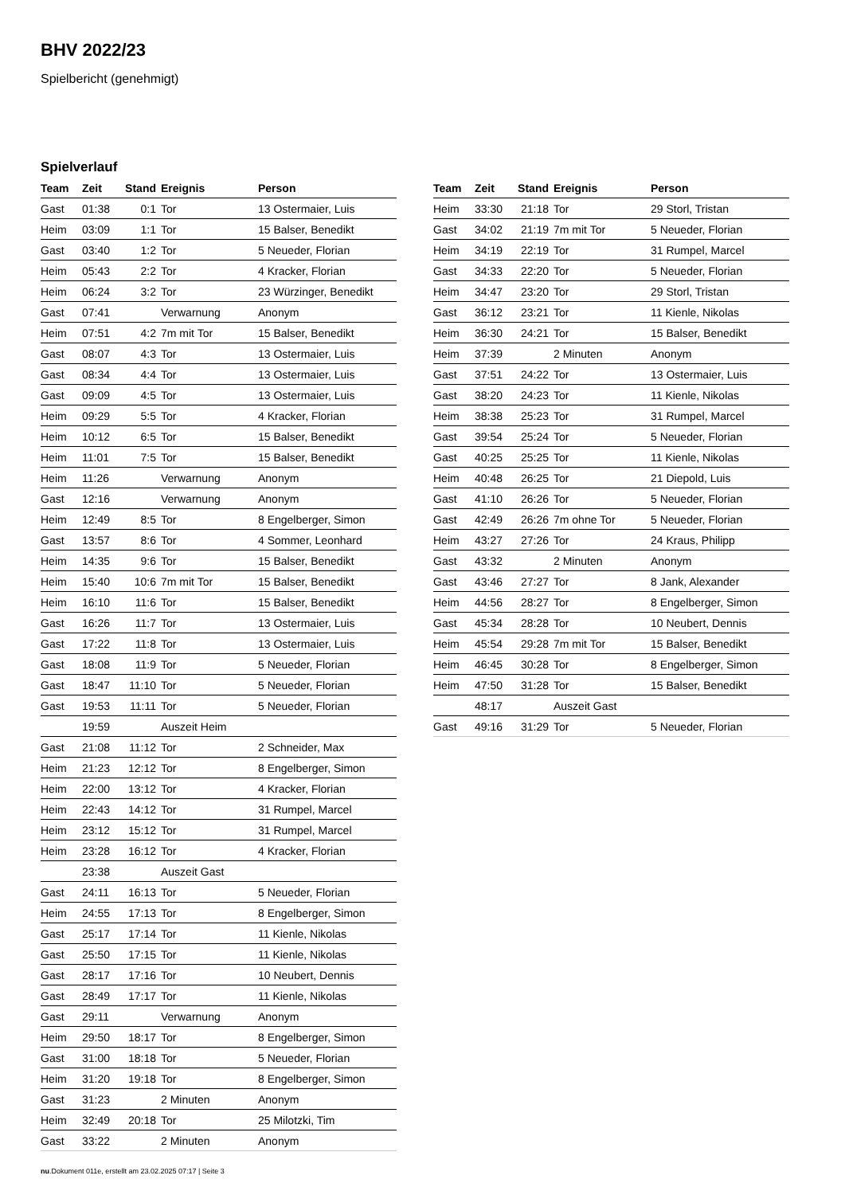BHV 2022/23
Spielbericht (genehmigt)
Spielverlauf
| Team | Zeit | Stand | Ereignis | Person |
| --- | --- | --- | --- | --- |
| Gast | 01:38 | 0:1 | Tor | 13 Ostermaier, Luis |
| Heim | 03:09 | 1:1 | Tor | 15 Balser, Benedikt |
| Gast | 03:40 | 1:2 | Tor | 5 Neueder, Florian |
| Heim | 05:43 | 2:2 | Tor | 4 Kracker, Florian |
| Heim | 06:24 | 3:2 | Tor | 23 Würzinger, Benedikt |
| Gast | 07:41 | | Verwarnung | Anonym |
| Heim | 07:51 | 4:2 | 7m mit Tor | 15 Balser, Benedikt |
| Gast | 08:07 | 4:3 | Tor | 13 Ostermaier, Luis |
| Gast | 08:34 | 4:4 | Tor | 13 Ostermaier, Luis |
| Gast | 09:09 | 4:5 | Tor | 13 Ostermaier, Luis |
| Heim | 09:29 | 5:5 | Tor | 4 Kracker, Florian |
| Heim | 10:12 | 6:5 | Tor | 15 Balser, Benedikt |
| Heim | 11:01 | 7:5 | Tor | 15 Balser, Benedikt |
| Heim | 11:26 | | Verwarnung | Anonym |
| Gast | 12:16 | | Verwarnung | Anonym |
| Heim | 12:49 | 8:5 | Tor | 8 Engelberger, Simon |
| Gast | 13:57 | 8:6 | Tor | 4 Sommer, Leonhard |
| Heim | 14:35 | 9:6 | Tor | 15 Balser, Benedikt |
| Heim | 15:40 | 10:6 | 7m mit Tor | 15 Balser, Benedikt |
| Heim | 16:10 | 11:6 | Tor | 15 Balser, Benedikt |
| Gast | 16:26 | 11:7 | Tor | 13 Ostermaier, Luis |
| Gast | 17:22 | 11:8 | Tor | 13 Ostermaier, Luis |
| Gast | 18:08 | 11:9 | Tor | 5 Neueder, Florian |
| Gast | 18:47 | 11:10 | Tor | 5 Neueder, Florian |
| Gast | 19:53 | 11:11 | Tor | 5 Neueder, Florian |
| | 19:59 | | Auszeit Heim | |
| Gast | 21:08 | 11:12 | Tor | 2 Schneider, Max |
| Heim | 21:23 | 12:12 | Tor | 8 Engelberger, Simon |
| Heim | 22:00 | 13:12 | Tor | 4 Kracker, Florian |
| Heim | 22:43 | 14:12 | Tor | 31 Rumpel, Marcel |
| Heim | 23:12 | 15:12 | Tor | 31 Rumpel, Marcel |
| Heim | 23:28 | 16:12 | Tor | 4 Kracker, Florian |
| | 23:38 | | Auszeit Gast | |
| Gast | 24:11 | 16:13 | Tor | 5 Neueder, Florian |
| Heim | 24:55 | 17:13 | Tor | 8 Engelberger, Simon |
| Gast | 25:17 | 17:14 | Tor | 11 Kienle, Nikolas |
| Gast | 25:50 | 17:15 | Tor | 11 Kienle, Nikolas |
| Gast | 28:17 | 17:16 | Tor | 10 Neubert, Dennis |
| Gast | 28:49 | 17:17 | Tor | 11 Kienle, Nikolas |
| Gast | 29:11 | | Verwarnung | Anonym |
| Heim | 29:50 | 18:17 | Tor | 8 Engelberger, Simon |
| Gast | 31:00 | 18:18 | Tor | 5 Neueder, Florian |
| Heim | 31:20 | 19:18 | Tor | 8 Engelberger, Simon |
| Gast | 31:23 | | 2 Minuten | Anonym |
| Heim | 32:49 | 20:18 | Tor | 25 Milotzki, Tim |
| Gast | 33:22 | | 2 Minuten | Anonym |
| Team | Zeit | Stand | Ereignis | Person |
| --- | --- | --- | --- | --- |
| Heim | 33:30 | 21:18 | Tor | 29 Storl, Tristan |
| Gast | 34:02 | 21:19 | 7m mit Tor | 5 Neueder, Florian |
| Heim | 34:19 | 22:19 | Tor | 31 Rumpel, Marcel |
| Gast | 34:33 | 22:20 | Tor | 5 Neueder, Florian |
| Heim | 34:47 | 23:20 | Tor | 29 Storl, Tristan |
| Gast | 36:12 | 23:21 | Tor | 11 Kienle, Nikolas |
| Heim | 36:30 | 24:21 | Tor | 15 Balser, Benedikt |
| Heim | 37:39 | | 2 Minuten | Anonym |
| Gast | 37:51 | 24:22 | Tor | 13 Ostermaier, Luis |
| Gast | 38:20 | 24:23 | Tor | 11 Kienle, Nikolas |
| Heim | 38:38 | 25:23 | Tor | 31 Rumpel, Marcel |
| Gast | 39:54 | 25:24 | Tor | 5 Neueder, Florian |
| Gast | 40:25 | 25:25 | Tor | 11 Kienle, Nikolas |
| Heim | 40:48 | 26:25 | Tor | 21 Diepold, Luis |
| Gast | 41:10 | 26:26 | Tor | 5 Neueder, Florian |
| Gast | 42:49 | 26:26 | 7m ohne Tor | 5 Neueder, Florian |
| Heim | 43:27 | 27:26 | Tor | 24 Kraus, Philipp |
| Gast | 43:32 | | 2 Minuten | Anonym |
| Gast | 43:46 | 27:27 | Tor | 8 Jank, Alexander |
| Heim | 44:56 | 28:27 | Tor | 8 Engelberger, Simon |
| Gast | 45:34 | 28:28 | Tor | 10 Neubert, Dennis |
| Heim | 45:54 | 29:28 | 7m mit Tor | 15 Balser, Benedikt |
| Heim | 46:45 | 30:28 | Tor | 8 Engelberger, Simon |
| Heim | 47:50 | 31:28 | Tor | 15 Balser, Benedikt |
| | 48:17 | | Auszeit Gast | |
| Gast | 49:16 | 31:29 | Tor | 5 Neueder, Florian |
nu.Dokument 011e, erstellt am 23.02.2025 07:17 | Seite 3